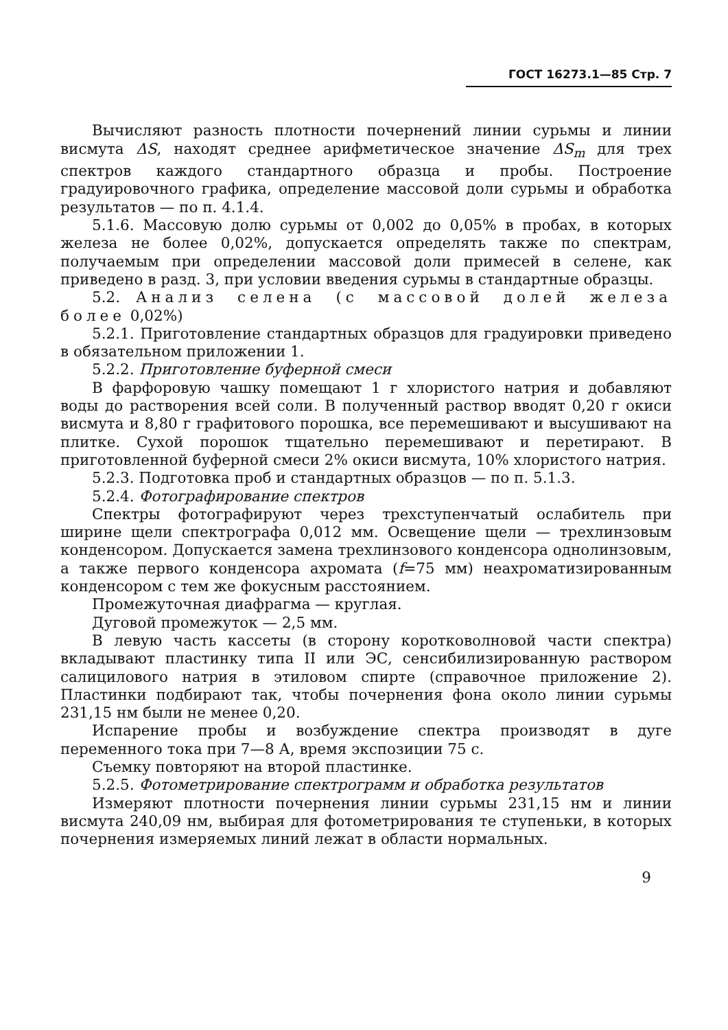ГОСТ 16273.1—85 Стр. 7
Вычисляют разность плотности почернений линии сурьмы и линии висмута ΔS, находят среднее арифметическое значение ΔS<sub>m</sub> для трех спектров каждого стандартного образца и пробы. Построение градуировочного графика, определение массовой доли сурьмы и обработка результатов — по п. 4.1.4.
5.1.6. Массовую долю сурьмы от 0,002 до 0,05% в пробах, в которых железа не более 0,02%, допускается определять также по спектрам, получаемым при определении массовой доли примесей в селене, как приведено в разд. 3, при условии введения сурьмы в стандартные образцы.
5.2. Анализ селена (с массовой долей железа более 0,02%)
5.2.1. Приготовление стандартных образцов для градуировки приведено в обязательном приложении 1.
5.2.2. Приготовление буферной смеси
В фарфоровую чашку помещают 1 г хлористого натрия и добавляют воды до растворения всей соли. В полученный раствор вводят 0,20 г окиси висмута и 8,80 г графитового порошка, все перемешивают и высушивают на плитке. Сухой порошок тщательно перемешивают и перетирают. В приготовленной буферной смеси 2% окиси висмута, 10% хлористого натрия.
5.2.3. Подготовка проб и стандартных образцов — по п. 5.1.3.
5.2.4. Фотографирование спектров
Спектры фотографируют через трехступенчатый ослабитель при ширине щели спектрографа 0,012 мм. Освещение щели — трехлинзовым конденсором. Допускается замена трехлинзового конденсора однолинзовым, а также первого конденсора ахромата (f=75 мм) неахроматизированным конденсором с тем же фокусным расстоянием.
Промежуточная диафрагма — круглая.
Дуговой промежуток — 2,5 мм.
В левую часть кассеты (в сторону коротковолновой части спектра) вкладывают пластинку типа II или ЭС, сенсибилизированную раствором салицилового натрия в этиловом спирте (справочное приложение 2). Пластинки подбирают так, чтобы почернения фона около линии сурьмы 231,15 нм были не менее 0,20.
Испарение пробы и возбуждение спектра производят в дуге переменного тока при 7—8 А, время экспозиции 75 с.
Съемку повторяют на второй пластинке.
5.2.5. Фотометрирование спектрограмм и обработка результатов
Измеряют плотности почернения линии сурьмы 231,15 нм и линии висмута 240,09 нм, выбирая для фотометрирования те ступеньки, в которых почернения измеряемых линий лежат в области нормальных.
9